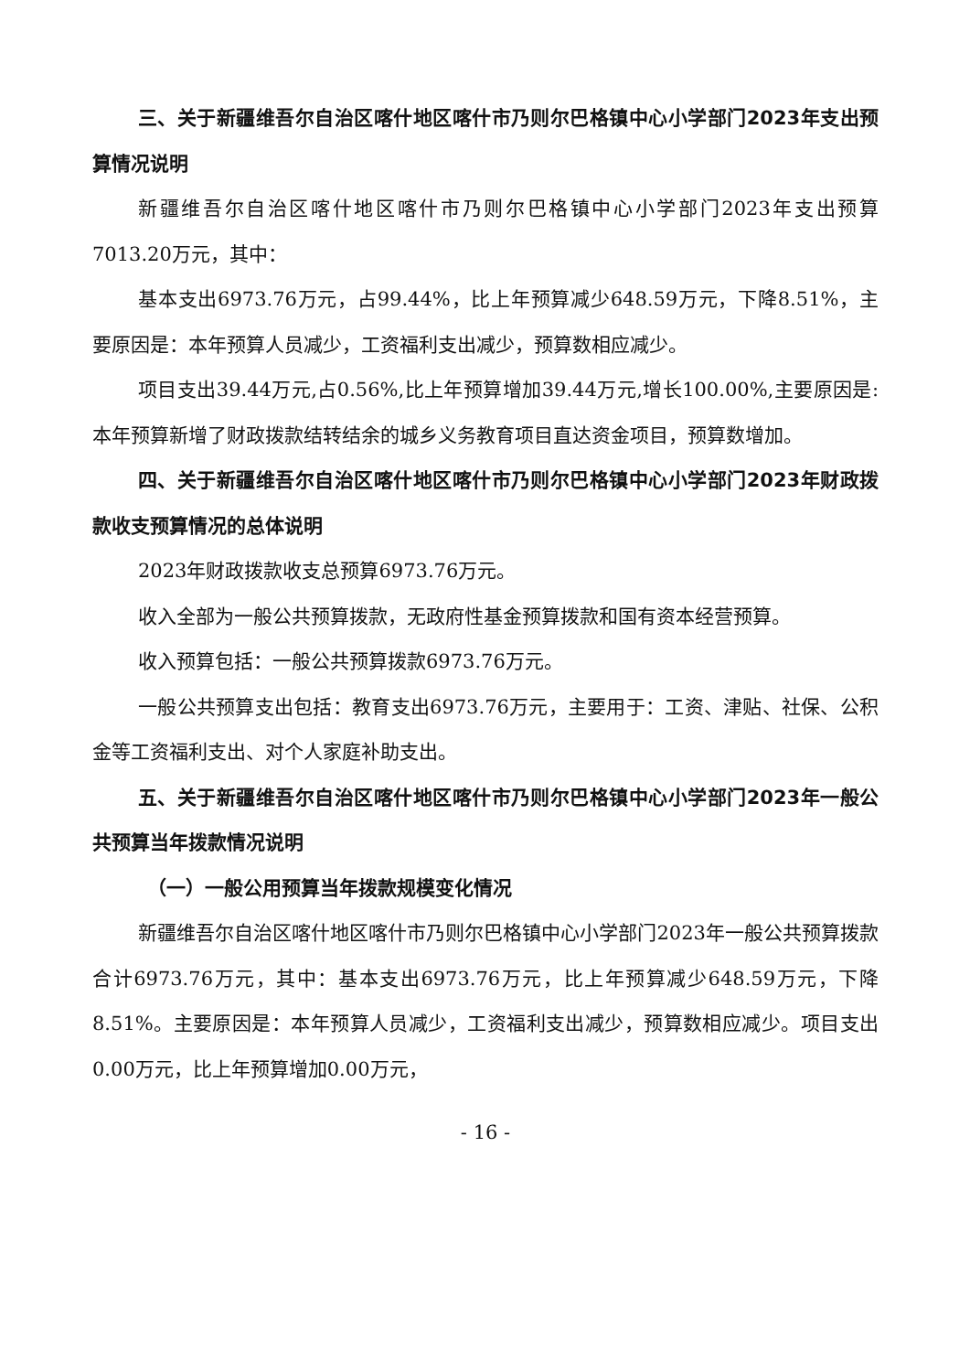三、关于新疆维吾尔自治区喀什地区喀什市乃则尔巴格镇中心小学部门2023年支出预算情况说明
新疆维吾尔自治区喀什地区喀什市乃则尔巴格镇中心小学部门2023年支出预算7013.20万元，其中：
基本支出6973.76万元，占99.44%，比上年预算减少648.59万元，下降8.51%，主要原因是：本年预算人员减少，工资福利支出减少，预算数相应减少。
项目支出39.44万元,占0.56%,比上年预算增加39.44万元,增长100.00%,主要原因是:本年预算新增了财政拨款结转结余的城乡义务教育项目直达资金项目，预算数增加。
四、关于新疆维吾尔自治区喀什地区喀什市乃则尔巴格镇中心小学部门2023年财政拨款收支预算情况的总体说明
2023年财政拨款收支总预算6973.76万元。
收入全部为一般公共预算拨款，无政府性基金预算拨款和国有资本经营预算。
收入预算包括：一般公共预算拨款6973.76万元。
一般公共预算支出包括：教育支出6973.76万元，主要用于：工资、津贴、社保、公积金等工资福利支出、对个人家庭补助支出。
五、关于新疆维吾尔自治区喀什地区喀什市乃则尔巴格镇中心小学部门2023年一般公共预算当年拨款情况说明
（一）一般公用预算当年拨款规模变化情况
新疆维吾尔自治区喀什地区喀什市乃则尔巴格镇中心小学部门2023年一般公共预算拨款合计6973.76万元，其中：基本支出6973.76万元，比上年预算减少648.59万元，下降8.51%。主要原因是：本年预算人员减少，工资福利支出减少，预算数相应减少。项目支出0.00万元，比上年预算增加0.00万元，
- 16 -